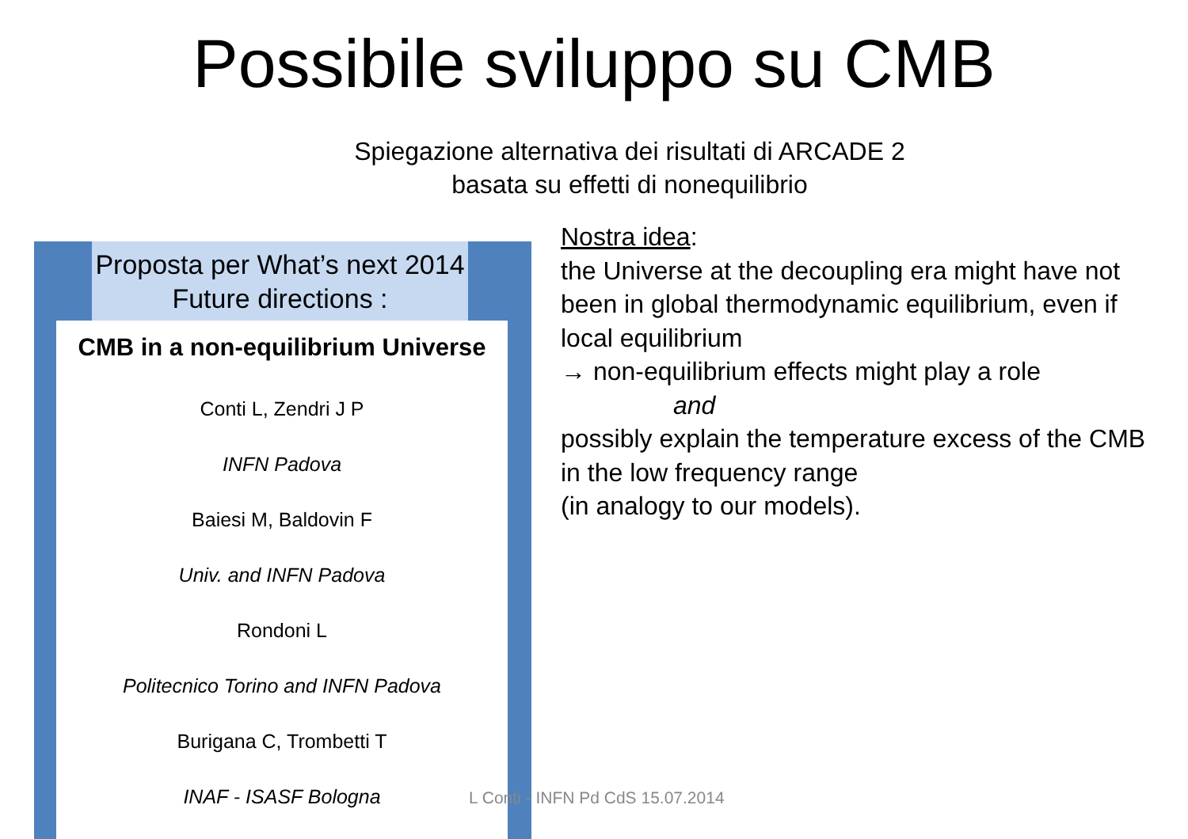Possibile sviluppo su CMB
Spiegazione alternativa dei risultati di ARCADE 2
basata su effetti di nonequilibrio
Proposta per What’s next 2014
Future directions :
CMB in a non-equilibrium Universe
Conti L, Zendri J P
INFN Padova
Baiesi M, Baldovin F
Univ. and INFN Padova
Rondoni L
Politecnico Torino and INFN Padova
Burigana C, Trombetti T
INAF - ISASF Bologna
Nostra idea:
the Universe at the decoupling era might have not been in global thermodynamic equilibrium, even if local equilibrium
→ non-equilibrium effects might play a role
and
possibly explain the temperature excess of the CMB in the low frequency range
(in analogy to our models).
L Conti - INFN Pd CdS 15.07.2014